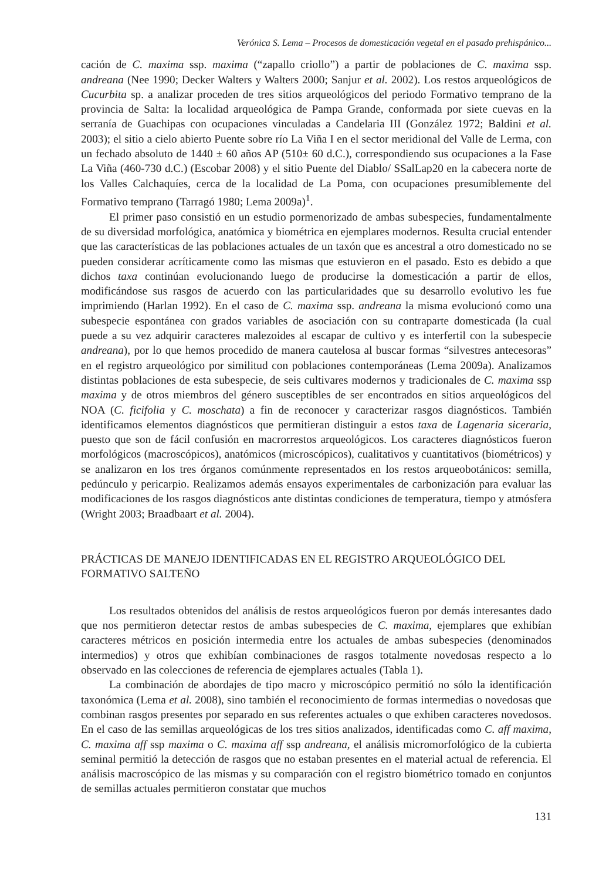Verónica S. Lema – Procesos de domesticación vegetal en el pasado prehispánico...
cación de C. maxima ssp. maxima (“zapallo criollo”) a partir de poblaciones de C. maxima ssp. andreana (Nee 1990; Decker Walters y Walters 2000; Sanjur et al. 2002). Los restos arqueológicos de Cucurbita sp. a analizar proceden de tres sitios arqueológicos del periodo Formativo temprano de la provincia de Salta: la localidad arqueológica de Pampa Grande, conformada por siete cuevas en la serranía de Guachipas con ocupaciones vinculadas a Candelaria III (González 1972; Baldini et al. 2003); el sitio a cielo abierto Puente sobre río La Viña I en el sector meridional del Valle de Lerma, con un fechado absoluto de 1440 ± 60 años AP (510± 60 d.C.), correspondiendo sus ocupaciones a la Fase La Viña (460-730 d.C.) (Escobar 2008) y el sitio Puente del Diablo/ SSalLap20 en la cabecera norte de los Valles Calchaquíes, cerca de la localidad de La Poma, con ocupaciones presumiblemente del Formativo temprano (Tarragó 1980; Lema 2009a)<sup>1</sup>.
El primer paso consistió en un estudio pormenorizado de ambas subespecies, fundamentalmente de su diversidad morfológica, anatómica y biométrica en ejemplares modernos. Resulta crucial entender que las características de las poblaciones actuales de un taxón que es ancestral a otro domesticado no se pueden considerar acríticamente como las mismas que estuvieron en el pasado. Esto es debido a que dichos taxa continúan evolucionando luego de producirse la domesticación a partir de ellos, modificándose sus rasgos de acuerdo con las particularidades que su desarrollo evolutivo les fue imprimiendo (Harlan 1992). En el caso de C. maxima ssp. andreana la misma evolucionó como una subespecie espontánea con grados variables de asociación con su contraparte domesticada (la cual puede a su vez adquirir caracteres malezoides al escapar de cultivo y es interfertil con la subespecie andreana), por lo que hemos procedido de manera cautelosa al buscar formas “silvestres antecesoras” en el registro arqueológico por similitud con poblaciones contemporáneas (Lema 2009a). Analizamos distintas poblaciones de esta subespecie, de seis cultivares modernos y tradicionales de C. maxima ssp maxima y de otros miembros del género susceptibles de ser encontrados en sitios arqueológicos del NOA (C. ficifolia y C. moschata) a fin de reconocer y caracterizar rasgos diagnósticos. También identificamos elementos diagnósticos que permitieran distinguir a estos taxa de Lagenaria siceraria, puesto que son de fácil confusión en macrorrestos arqueológicos. Los caracteres diagnósticos fueron morfológicos (macroscópicos), anatómicos (microscópicos), cualitativos y cuantitativos (biométricos) y se analizaron en los tres órganos comúnmente representados en los restos arqueobotánicos: semilla, pedúnculo y pericarpio. Realizamos además ensayos experimentales de carbonización para evaluar las modificaciones de los rasgos diagnósticos ante distintas condiciones de temperatura, tiempo y atmósfera (Wright 2003; Braadbaart et al. 2004).
PRÁCTICAS DE MANEJO IDENTIFICADAS EN EL REGISTRO ARQUEOLÓGICO DEL FORMATIVO SALTEÑO
Los resultados obtenidos del análisis de restos arqueológicos fueron por demás interesantes dado que nos permitieron detectar restos de ambas subespecies de C. maxima, ejemplares que exhibían caracteres métricos en posición intermedia entre los actuales de ambas subespecies (denominados intermedios) y otros que exhibían combinaciones de rasgos totalmente novedosas respecto a lo observado en las colecciones de referencia de ejemplares actuales (Tabla 1).
La combinación de abordajes de tipo macro y microscópico permitió no sólo la identificación taxonómica (Lema et al. 2008), sino también el reconocimiento de formas intermedias o novedosas que combinan rasgos presentes por separado en sus referentes actuales o que exhiben caracteres novedosos. En el caso de las semillas arqueológicas de los tres sitios analizados, identificadas como C. aff maxima, C. maxima aff ssp maxima o C. maxima aff ssp andreana, el análisis micromorfológico de la cubierta seminal permitió la detección de rasgos que no estaban presentes en el material actual de referencia. El análisis macroscópico de las mismas y su comparación con el registro biométrico tomado en conjuntos de semillas actuales permitieron constatar que muchos
131